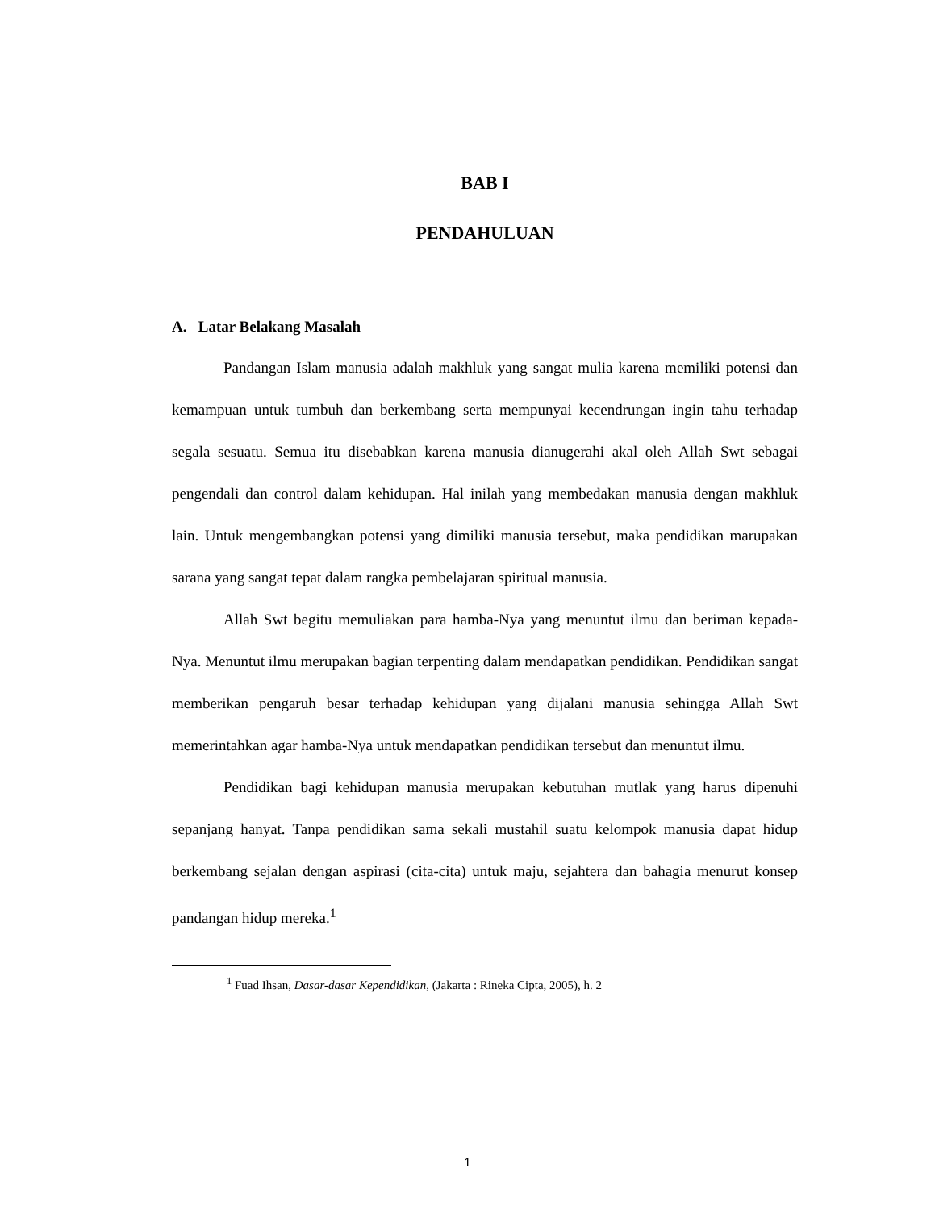BAB I
PENDAHULUAN
A. Latar Belakang Masalah
Pandangan Islam manusia adalah makhluk yang sangat mulia karena memiliki potensi dan kemampuan untuk tumbuh dan berkembang serta mempunyai kecendrungan ingin tahu terhadap segala sesuatu. Semua itu disebabkan karena manusia dianugerahi akal oleh Allah Swt sebagai pengendali dan control dalam kehidupan. Hal inilah yang membedakan manusia dengan makhluk lain. Untuk mengembangkan potensi yang dimiliki manusia tersebut, maka pendidikan marupakan sarana yang sangat tepat dalam rangka pembelajaran spiritual manusia.
Allah Swt begitu memuliakan para hamba-Nya yang menuntut ilmu dan beriman kepada-Nya. Menuntut ilmu merupakan bagian terpenting dalam mendapatkan pendidikan. Pendidikan sangat memberikan pengaruh besar terhadap kehidupan yang dijalani manusia sehingga Allah Swt memerintahkan agar hamba-Nya untuk mendapatkan pendidikan tersebut dan menuntut ilmu.
Pendidikan bagi kehidupan manusia merupakan kebutuhan mutlak yang harus dipenuhi sepanjang hanyat. Tanpa pendidikan sama sekali mustahil suatu kelompok manusia dapat hidup berkembang sejalan dengan aspirasi (cita-cita) untuk maju, sejahtera dan bahagia menurut konsep pandangan hidup mereka.<sup>1</sup>
<sup>1</sup> Fuad Ihsan, Dasar-dasar Kependidikan, (Jakarta : Rineka Cipta, 2005), h. 2
1